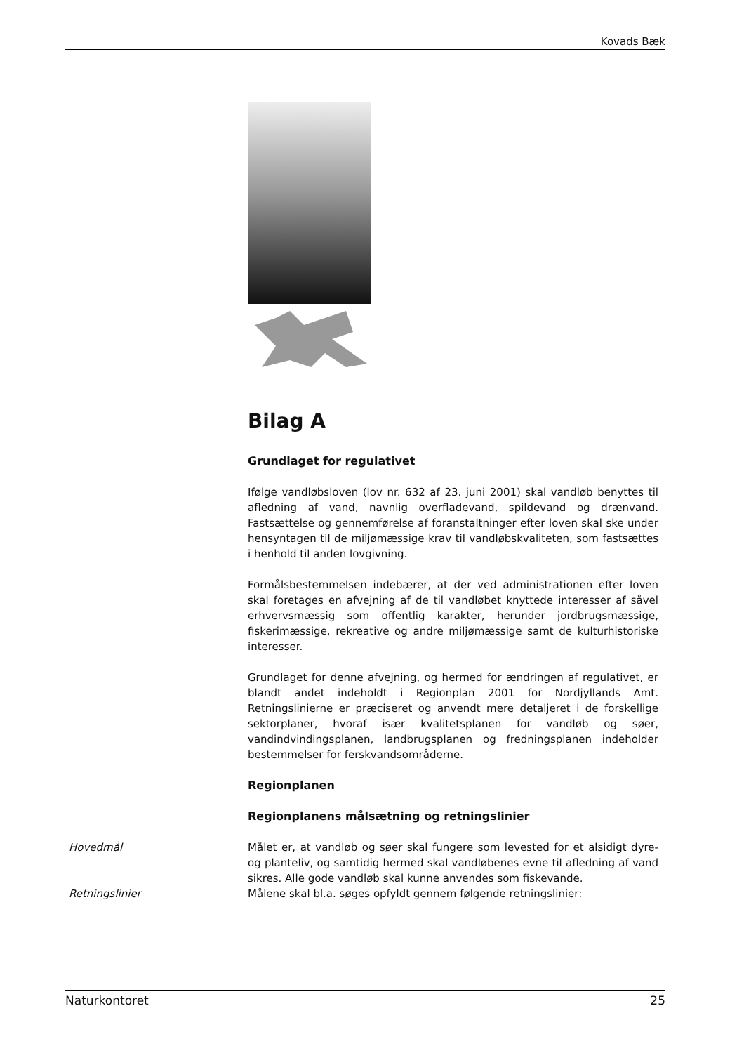Kovads Bæk
Bilag A
Grundlaget for regulativet
Ifølge vandløbsloven (lov nr. 632 af 23. juni 2001) skal vandløb benyttes til afledning af vand, navnlig overfladevand, spildevand og drænvand. Fastsættelse og gennemførelse af foranstaltninger efter loven skal ske under hensyntagen til de miljømæssige krav til vandløbskvaliteten, som fastsættes i henhold til anden lovgivning.
Formålsbestemmelsen indebærer, at der ved administrationen efter loven skal foretages en afvejning af de til vandløbet knyttede interesser af såvel erhvervsmæssig som offentlig karakter, herunder jordbrugsmæssige, fiskerimæssige, rekreative og andre miljømæssige samt de kulturhistoriske interesser.
Grundlaget for denne afvejning, og hermed for ændringen af regulativet, er blandt andet indeholdt i Regionplan 2001 for Nordjyllands Amt. Retningslinierne er præciseret og anvendt mere detaljeret i de forskellige sektorplaner, hvoraf især kvalitetsplanen for vandløb og søer, vandindvindingsplanen, landbrugsplanen og fredningsplanen indeholder bestemmelser for ferskvandsområderne.
Regionplanen
Regionplanens målsætning og retningslinier
Hovedmål Målet er, at vandløb og søer skal fungere som levested for et alsidigt dyre- og planteliv, og samtidig hermed skal vandløbenes evne til afledning af vand sikres. Alle gode vandløb skal kunne anvendes som fiskevande.
Retningslinier Målene skal bl.a. søges opfyldt gennem følgende retningslinier:
Naturkontoret 25